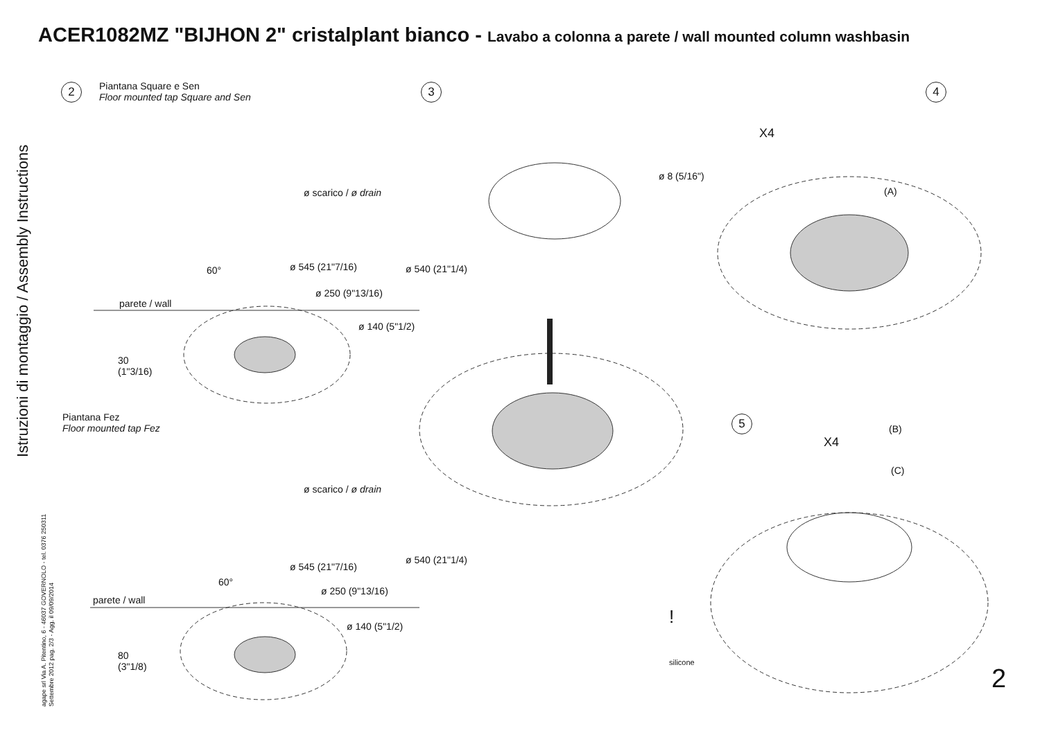ACER1082MZ "BIJHON 2" cristalplant bianco - Lavabo a colonna a parete / wall mounted column washbasin
Istruzioni di montaggio / Assembly Instructions
agape srl Via A. Pitentino, 6 - 46037 GOVERNOLO - tel. 0376 250311
Settembre 2012 pag. 2/3 - Agg. il 09/09/2014
2
Piantana Square e Sen
Floor mounted tap Square and Sen
ø scarico / ø drain
60° ø 545 (21"7/16)
ø 250 (9"13/16)
ø 540 (21"1/4)
parete / wall
ø 140 (5"1/2)
30
(1"3/16)
Piantana Fez
Floor mounted tap Fez
ø scarico / ø drain
ø 540 (21"1/4)
ø 545 (21"7/16)
60°
ø 250 (9"13/16)
parete / wall
ø 140 (5"1/2)
80
(3"1/8)
3 4
X4
ø 8 (5/16")
(A)
5
(B)
X4
(C)
!
silicone
2